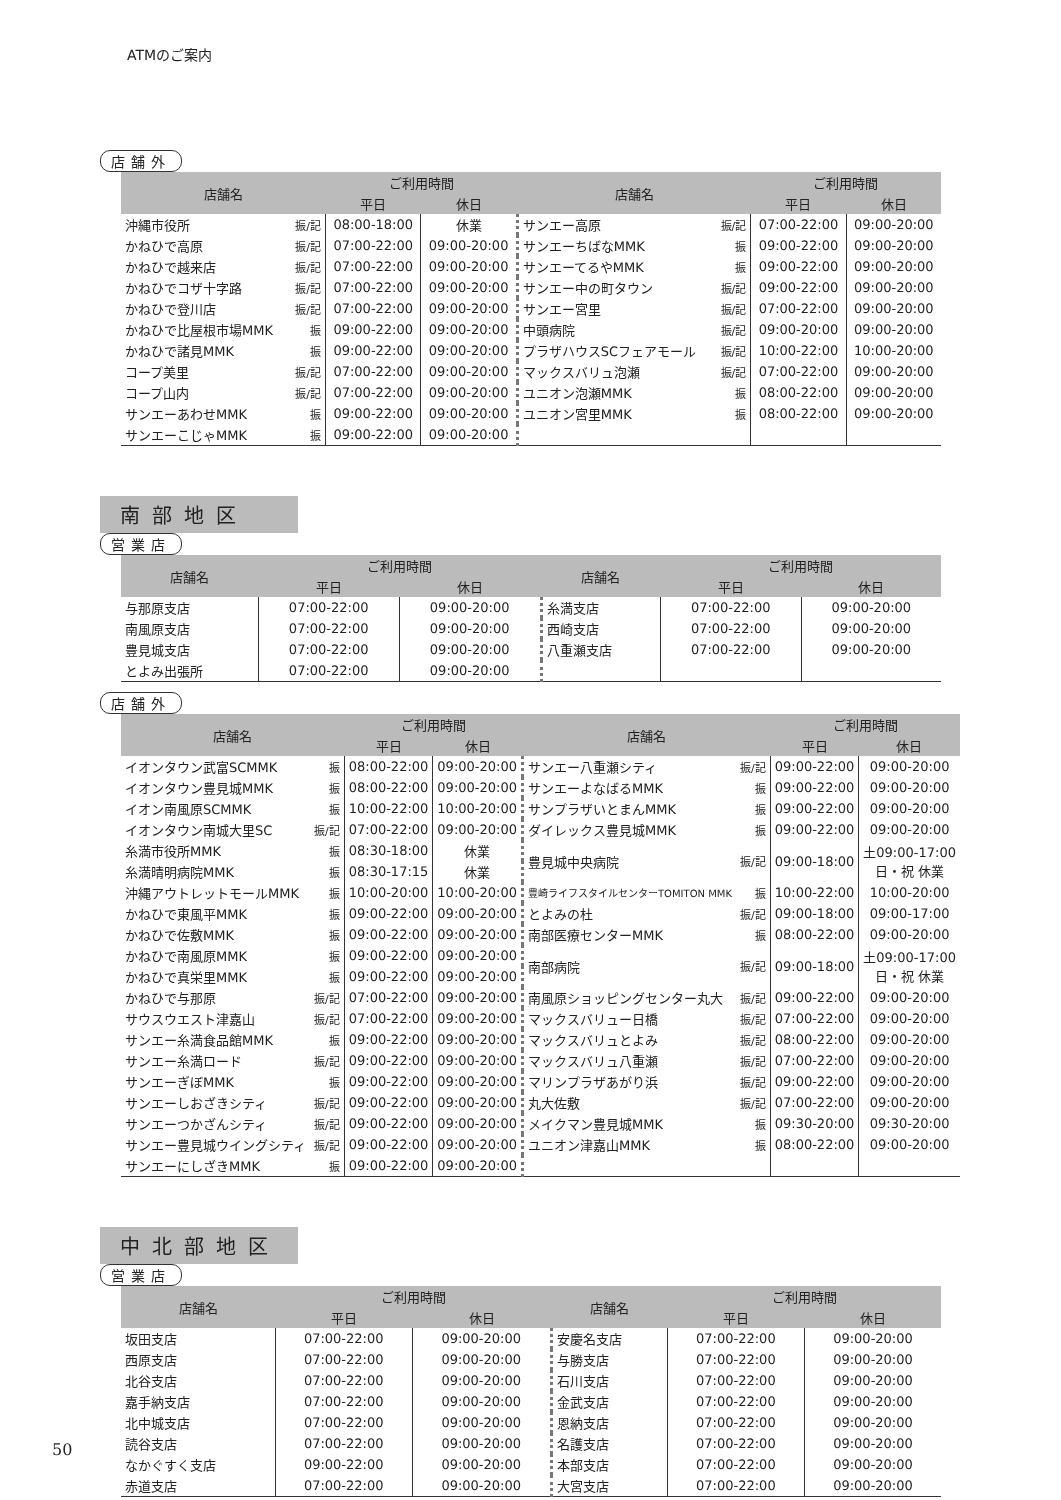ATMのご案内
店舗外
| 店舗名 | | ご利用時間 | | 店舗名 | | ご利用時間 | |
| --- | --- | --- | --- | --- | --- | --- | --- |
| | | 平日 | 休日 | | | 平日 | 休日 |
| 沖縄市役所 | 振/記 | 08:00-18:00 | 休業 | サンエー高原 | 振/記 | 07:00-22:00 | 09:00-20:00 |
| かねひで高原 | 振/記 | 07:00-22:00 | 09:00-20:00 | サンエーちばなMMK | 振 | 09:00-22:00 | 09:00-20:00 |
| かねひで越来店 | 振/記 | 07:00-22:00 | 09:00-20:00 | サンエーてるやMMK | 振 | 09:00-22:00 | 09:00-20:00 |
| かねひでコザ十字路 | 振/記 | 07:00-22:00 | 09:00-20:00 | サンエー中の町タウン | 振/記 | 09:00-22:00 | 09:00-20:00 |
| かねひで登川店 | 振/記 | 07:00-22:00 | 09:00-20:00 | サンエー宮里 | 振/記 | 07:00-22:00 | 09:00-20:00 |
| かねひで比屋根市場MMK | 振 | 09:00-22:00 | 09:00-20:00 | 中頭病院 | 振/記 | 09:00-20:00 | 09:00-20:00 |
| かねひで諸見MMK | 振 | 09:00-22:00 | 09:00-20:00 | プラザハウスSCフェアモール | 振/記 | 10:00-22:00 | 10:00-20:00 |
| コープ美里 | 振/記 | 07:00-22:00 | 09:00-20:00 | マックスバリュ泡瀬 | 振/記 | 07:00-22:00 | 09:00-20:00 |
| コープ山内 | 振/記 | 07:00-22:00 | 09:00-20:00 | ユニオン泡瀬MMK | 振 | 08:00-22:00 | 09:00-20:00 |
| サンエーあわせMMK | 振 | 09:00-22:00 | 09:00-20:00 | ユニオン宮里MMK | 振 | 08:00-22:00 | 09:00-20:00 |
| サンエーこじゃMMK | 振 | 09:00-22:00 | 09:00-20:00 | | | | |
南部地区
営業店
| 店舗名 | ご利用時間 | | 店舗名 | ご利用時間 | |
| --- | --- | --- | --- | --- | --- |
| | 平日 | 休日 | | 平日 | 休日 |
| 与那原支店 | 07:00-22:00 | 09:00-20:00 | 糸満支店 | 07:00-22:00 | 09:00-20:00 |
| 南風原支店 | 07:00-22:00 | 09:00-20:00 | 西崎支店 | 07:00-22:00 | 09:00-20:00 |
| 豊見城支店 | 07:00-22:00 | 09:00-20:00 | 八重瀬支店 | 07:00-22:00 | 09:00-20:00 |
| とよみ出張所 | 07:00-22:00 | 09:00-20:00 | | | |
店舗外
| 店舗名 | | ご利用時間 | | 店舗名 | | ご利用時間 | |
| --- | --- | --- | --- | --- | --- | --- | --- |
| | | 平日 | 休日 | | | 平日 | 休日 |
| イオンタウン武富SCMMK | 振 | 08:00-22:00 | 09:00-20:00 | サンエー八重瀬シティ | 振/記 | 09:00-22:00 | 09:00-20:00 |
| イオンタウン豊見城MMK | 振 | 08:00-22:00 | 09:00-20:00 | サンエーよなばるMMK | 振 | 09:00-22:00 | 09:00-20:00 |
| イオン南風原SCMMK | 振 | 10:00-22:00 | 10:00-20:00 | サンプラザいとまんMMK | 振 | 09:00-22:00 | 09:00-20:00 |
| イオンタウン南城大里SC | 振/記 | 07:00-22:00 | 09:00-20:00 | ダイレックス豊見城MMK | 振 | 09:00-22:00 | 09:00-20:00 |
| 糸満市役所MMK | 振 | 08:30-18:00 | 休業 | 豊見城中央病院 | 振/記 | 09:00-18:00 | 土09:00-17:00 日・祝 休業 |
| 糸満晴明病院MMK | 振 | 08:30-17:15 | 休業 | | | | |
| 沖縄アウトレットモールMMK | 振 | 10:00-20:00 | 10:00-20:00 | 豊崎ライフスタイルセンターTOMITON MMK | 振 | 10:00-22:00 | 10:00-20:00 |
| かねひで東風平MMK | 振 | 09:00-22:00 | 09:00-20:00 | とよみの杜 | 振/記 | 09:00-18:00 | 09:00-17:00 |
| かねひで佐敷MMK | 振 | 09:00-22:00 | 09:00-20:00 | 南部医療センターMMK | 振 | 08:00-22:00 | 09:00-20:00 |
| かねひで南風原MMK | 振 | 09:00-22:00 | 09:00-20:00 | 南部病院 | 振/記 | 09:00-18:00 | 土09:00-17:00 日・祝 休業 |
| かねひで真栄里MMK | 振 | 09:00-22:00 | 09:00-20:00 | | | | |
| かねひで与那原 | 振/記 | 07:00-22:00 | 09:00-20:00 | 南風原ショッピングセンター丸大 | 振/記 | 09:00-22:00 | 09:00-20:00 |
| サウスウエスト津嘉山 | 振/記 | 07:00-22:00 | 09:00-20:00 | マックスバリュー日橋 | 振/記 | 07:00-22:00 | 09:00-20:00 |
| サンエー糸満食品館MMK | 振 | 09:00-22:00 | 09:00-20:00 | マックスバリュとよみ | 振/記 | 08:00-22:00 | 09:00-20:00 |
| サンエー糸満ロード | 振/記 | 09:00-22:00 | 09:00-20:00 | マックスバリュ八重瀬 | 振/記 | 07:00-22:00 | 09:00-20:00 |
| サンエーぎぼMMK | 振 | 09:00-22:00 | 09:00-20:00 | マリンプラザあがり浜 | 振/記 | 09:00-22:00 | 09:00-20:00 |
| サンエーしおざきシティ | 振/記 | 09:00-22:00 | 09:00-20:00 | 丸大佐敷 | 振/記 | 07:00-22:00 | 09:00-20:00 |
| サンエーつかざんシティ | 振/記 | 09:00-22:00 | 09:00-20:00 | メイクマン豊見城MMK | 振 | 09:30-20:00 | 09:30-20:00 |
| サンエー豊見城ウイングシティ | 振/記 | 09:00-22:00 | 09:00-20:00 | ユニオン津嘉山MMK | 振 | 08:00-22:00 | 09:00-20:00 |
| サンエーにしざきMMK | 振 | 09:00-22:00 | 09:00-20:00 | | | | |
中北部地区
営業店
| 店舗名 | ご利用時間 | | 店舗名 | ご利用時間 | |
| --- | --- | --- | --- | --- | --- |
| | 平日 | 休日 | | 平日 | 休日 |
| 坂田支店 | 07:00-22:00 | 09:00-20:00 | 安慶名支店 | 07:00-22:00 | 09:00-20:00 |
| 西原支店 | 07:00-22:00 | 09:00-20:00 | 与勝支店 | 07:00-22:00 | 09:00-20:00 |
| 北谷支店 | 07:00-22:00 | 09:00-20:00 | 石川支店 | 07:00-22:00 | 09:00-20:00 |
| 嘉手納支店 | 07:00-22:00 | 09:00-20:00 | 金武支店 | 07:00-22:00 | 09:00-20:00 |
| 北中城支店 | 07:00-22:00 | 09:00-20:00 | 恩納支店 | 07:00-22:00 | 09:00-20:00 |
| 読谷支店 | 07:00-22:00 | 09:00-20:00 | 名護支店 | 07:00-22:00 | 09:00-20:00 |
| なかぐすく支店 | 09:00-22:00 | 09:00-20:00 | 本部支店 | 07:00-22:00 | 09:00-20:00 |
| 赤道支店 | 07:00-22:00 | 09:00-20:00 | 大宮支店 | 07:00-22:00 | 09:00-20:00 |
50